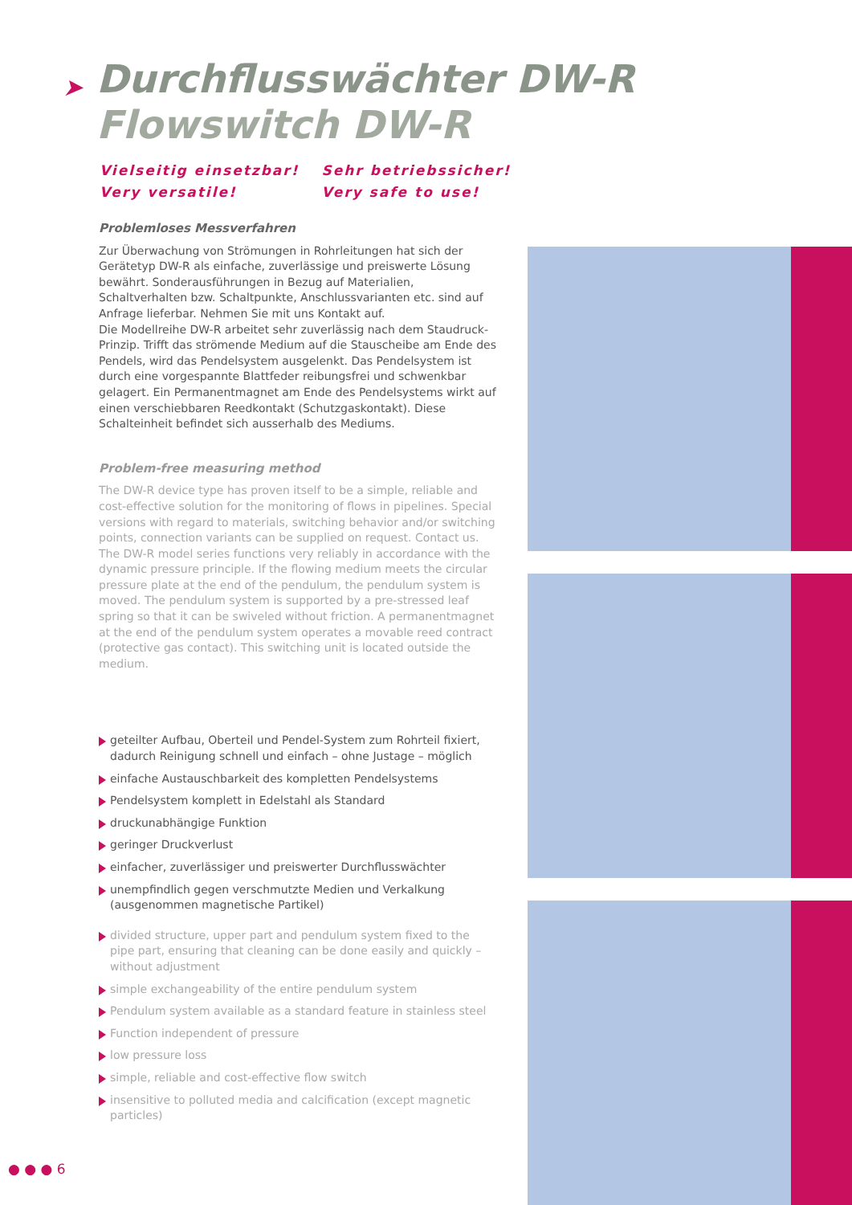➤
Durchflusswächter DW-R
Flowswitch DW-R
| Vielseitig einsetzbar! | Sehr betriebssicher! |
| Very versatile! | Very safe to use! |
Problemloses Messverfahren
Zur Überwachung von Strömungen in Rohrleitungen hat sich der Gerätetyp DW-R als einfache, zuverlässige und preiswerte Lösung bewährt. Sonderausführungen in Bezug auf Materialien, Schaltverhalten bzw. Schaltpunkte, Anschlussvarianten etc. sind auf Anfrage lieferbar. Nehmen Sie mit uns Kontakt auf.
Die Modellreihe DW-R arbeitet sehr zuverlässig nach dem Staudruck-Prinzip. Trifft das strömende Medium auf die Stauscheibe am Ende des Pendels, wird das Pendelsystem ausgelenkt. Das Pendelsystem ist durch eine vorgespannte Blattfeder reibungsfrei und schwenkbar gelagert. Ein Permanentmagnet am Ende des Pendelsystems wirkt auf einen verschiebbaren Reedkontakt (Schutzgaskontakt). Diese Schalteinheit befindet sich ausserhalb des Mediums.
Problem-free measuring method
The DW-R device type has proven itself to be a simple, reliable and cost-effective solution for the monitoring of flows in pipelines. Special versions with regard to materials, switching behavior and/or switching points, connection variants can be supplied on request. Contact us.
The DW-R model series functions very reliably in accordance with the dynamic pressure principle. If the flowing medium meets the circular pressure plate at the end of the pendulum, the pendulum system is moved. The pendulum system is supported by a pre-stressed leaf spring so that it can be swiveled without friction. A permanentmagnet at the end of the pendulum system operates a movable reed contract (protective gas contact). This switching unit is located outside the medium.
geteilter Aufbau, Oberteil und Pendel-System zum Rohrteil fixiert, dadurch Reinigung schnell und einfach – ohne Justage – möglich
einfache Austauschbarkeit des kompletten Pendelsystems
Pendelsystem komplett in Edelstahl als Standard
druckunabhängige Funktion
geringer Druckverlust
einfacher, zuverlässiger und preiswerter Durchflusswächter
unempfindlich gegen verschmutzte Medien und Verkalkung (ausgenommen magnetische Partikel)
divided structure, upper part and pendulum system fixed to the pipe part, ensuring that cleaning can be done easily and quickly – without adjustment
simple exchangeability of the entire pendulum system
Pendulum system available as a standard feature in stainless steel
Function independent of pressure
low pressure loss
simple, reliable and cost-effective flow switch
insensitive to polluted media and calcification (except magnetic particles)
● ● ● 6